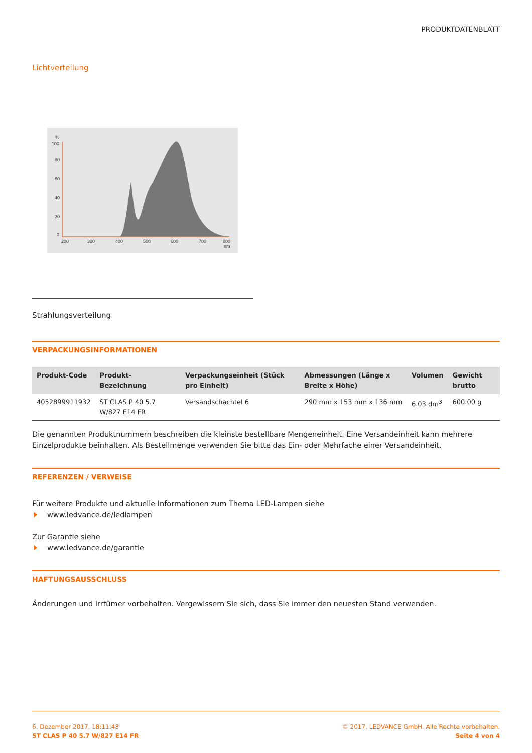PRODUKTDATENBLATT
Lichtverteilung
%
100
80
60
40
20
0
200
300
400
500
600
700
800
nm
Strahlungsverteilung
VERPACKUNGSINFORMATIONEN
| Produkt-Code | Produkt-Bezeichnung | Verpackungseinheit (Stück pro Einheit) | Abmessungen (Länge x Breite x Höhe) | Volumen | Gewicht brutto |
| --- | --- | --- | --- | --- | --- |
| 4052899911932 | ST CLAS P 40 5.7 W/827 E14 FR | Versandschachtel 6 | 290 mm x 153 mm x 136 mm | 6.03 dm<sup>3</sup> | 600.00 g |
Die genannten Produktnummern beschreiben die kleinste bestellbare Mengeneinheit. Eine Versandeinheit kann mehrere Einzelprodukte beinhalten. Als Bestellmenge verwenden Sie bitte das Ein- oder Mehrfache einer Versandeinheit.
REFERENZEN / VERWEISE
Für weitere Produkte und aktuelle Informationen zum Thema LED-Lampen siehe
www.ledvance.de/ledlampen
Zur Garantie siehe
www.ledvance.de/garantie
HAFTUNGSAUSSCHLUSS
Änderungen und Irrtümer vorbehalten. Vergewissern Sie sich, dass Sie immer den neuesten Stand verwenden.
6. Dezember 2017, 18:11:48
ST CLAS P 40 5.7 W/827 E14 FR
© 2017, LEDVANCE GmbH. Alle Rechte vorbehalten.
Seite 4 von 4